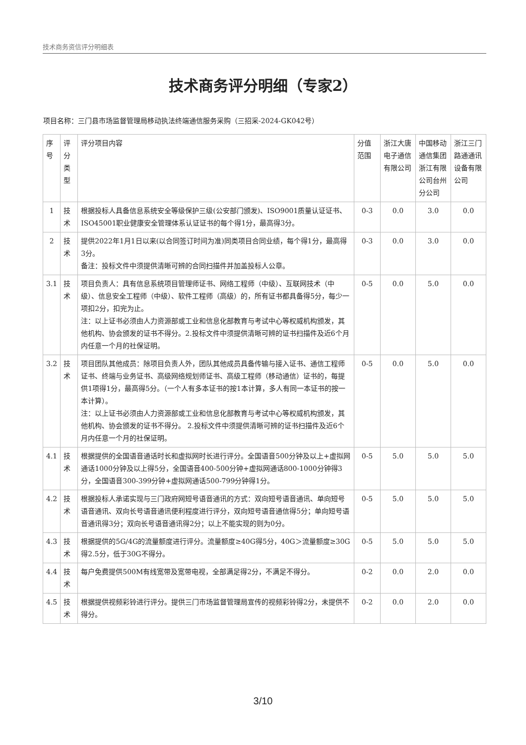技术商务资信评分明细表
技术商务评分明细（专家2）
项目名称：三门县市场监督管理局移动执法终端通信服务采购（三招采-2024-GK042号）
| 序号 | 评分类型 | 评分项目内容 | 分值范围 | 浙江大唐电子通信有限公司 | 中国移动通信集团浙江有限公司台州分公司 | 浙江三门路通通讯设备有限公司 |
| --- | --- | --- | --- | --- | --- | --- |
| 1 | 技术 | 根据投标人具备信息系统安全等级保护三级(公安部门颁发)、ISO9001质量认证证书、ISO45001职业健康安全管理体系认证证书的每个得1分，最高得3分。 | 0-3 | 0.0 | 3.0 | 0.0 |
| 2 | 技术 | 提供2022年1月1日以来(以合同签订时间为准)同类项目合同业绩，每个得1分，最高得3分。 备注：投标文件中须提供清晰可辨的合同扫描件并加盖投标人公章。 | 0-3 | 0.0 | 3.0 | 0.0 |
| 3.1 | 技术 | 项目负责人：具有信息系统项目管理师证书、网络工程师（中级）、互联网技术（中级）、信息安全工程师（中级）、软件工程师（高级）的，所有证书都具备得5分，每少一项扣2分，扣完为止。 注：以上证书必须由人力资源部或工业和信息化部教育与考试中心等权威机构颁发，其他机构、协会颁发的证书不得分。2.投标文件中须提供清晰可辨的证书扫描件及近6个月内任意一个月的社保证明。 | 0-5 | 0.0 | 5.0 | 0.0 |
| 3.2 | 技术 | 项目团队其他成员：除项目负责人外，团队其他成员具备传输与接入证书、通信工程师证书、终端与业务证书、高级网络规划师证书、高级工程师（移动通信）证书的，每提供1项得1分，最高得5分。（一个人有多本证书的按1本计算，多人有同一本证书的按一本计算）。 注：以上证书必须由人力资源部或工业和信息化部教育与考试中心等权威机构颁发，其他机构、协会颁发的证书不得分。 2.投标文件中须提供清晰可辨的证书扫描件及近6个月内任意一个月的社保证明。 | 0-5 | 0.0 | 5.0 | 0.0 |
| 4.1 | 技术 | 根据提供的全国语音通话时长和虚拟网时长进行评分。全国语音500分钟及以上+虚拟网通话1000分钟及以上得5分，全国语音400-500分钟+虚拟网通话800-1000分钟得3分，全国语音300-399分钟+虚拟网通话500-799分钟得1分。 | 0-5 | 5.0 | 5.0 | 5.0 |
| 4.2 | 技术 | 根据投标人承诺实现与三门政府网短号语音通讯的方式：双向短号语音通讯、单向短号语音通讯、双向长号语音通讯便利程度进行评分，双向短号语音通信得5分；单向短号语音通讯得3分；双向长号语音通讯得2分；以上不能实现的则为0分。 | 0-5 | 5.0 | 5.0 | 5.0 |
| 4.3 | 技术 | 根据提供的5G/4G的流量额度进行评分。流量额度≥40G得5分，40G＞流量额度≥30G得2.5分，低于30G不得分。 | 0-5 | 5.0 | 5.0 | 5.0 |
| 4.4 | 技术 | 每户免费提供500M有线宽带及宽带电视，全部满足得2分，不满足不得分。 | 0-2 | 0.0 | 2.0 | 0.0 |
| 4.5 | 技术 | 根据提供视频彩铃进行评分。提供三门市场监督管理局宣传的视频彩铃得2分，未提供不得分。 | 0-2 | 0.0 | 2.0 | 0.0 |
3/10